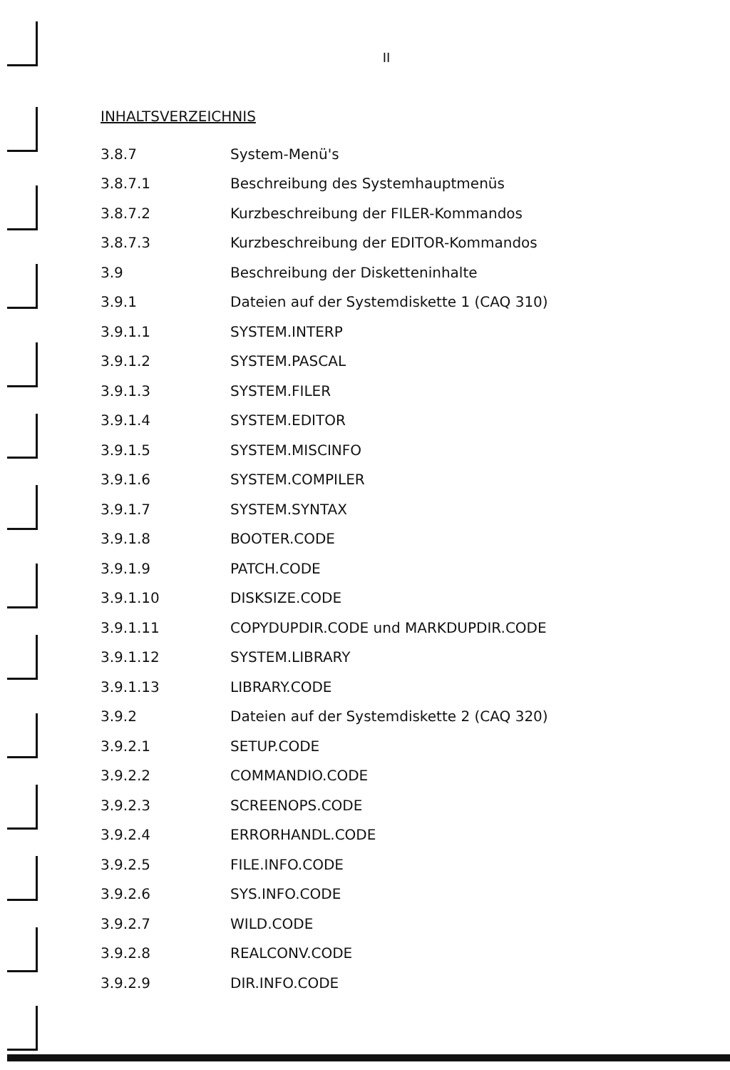II
INHALTSVERZEICHNIS
| 3.8.7 | System-Menü's |
| 3.8.7.1 | Beschreibung des Systemhauptmenüs |
| 3.8.7.2 | Kurzbeschreibung der FILER-Kommandos |
| 3.8.7.3 | Kurzbeschreibung der EDITOR-Kommandos |
| 3.9 | Beschreibung der Disketteninhalte |
| 3.9.1 | Dateien auf der Systemdiskette 1 (CAQ 310) |
| 3.9.1.1 | SYSTEM.INTERP |
| 3.9.1.2 | SYSTEM.PASCAL |
| 3.9.1.3 | SYSTEM.FILER |
| 3.9.1.4 | SYSTEM.EDITOR |
| 3.9.1.5 | SYSTEM.MISCINFO |
| 3.9.1.6 | SYSTEM.COMPILER |
| 3.9.1.7 | SYSTEM.SYNTAX |
| 3.9.1.8 | BOOTER.CODE |
| 3.9.1.9 | PATCH.CODE |
| 3.9.1.10 | DISKSIZE.CODE |
| 3.9.1.11 | COPYDUPDIR.CODE und MARKDUPDIR.CODE |
| 3.9.1.12 | SYSTEM.LIBRARY |
| 3.9.1.13 | LIBRARY.CODE |
| 3.9.2 | Dateien auf der Systemdiskette 2 (CAQ 320) |
| 3.9.2.1 | SETUP.CODE |
| 3.9.2.2 | COMMANDIO.CODE |
| 3.9.2.3 | SCREENOPS.CODE |
| 3.9.2.4 | ERRORHANDL.CODE |
| 3.9.2.5 | FILE.INFO.CODE |
| 3.9.2.6 | SYS.INFO.CODE |
| 3.9.2.7 | WILD.CODE |
| 3.9.2.8 | REALCONV.CODE |
| 3.9.2.9 | DIR.INFO.CODE |